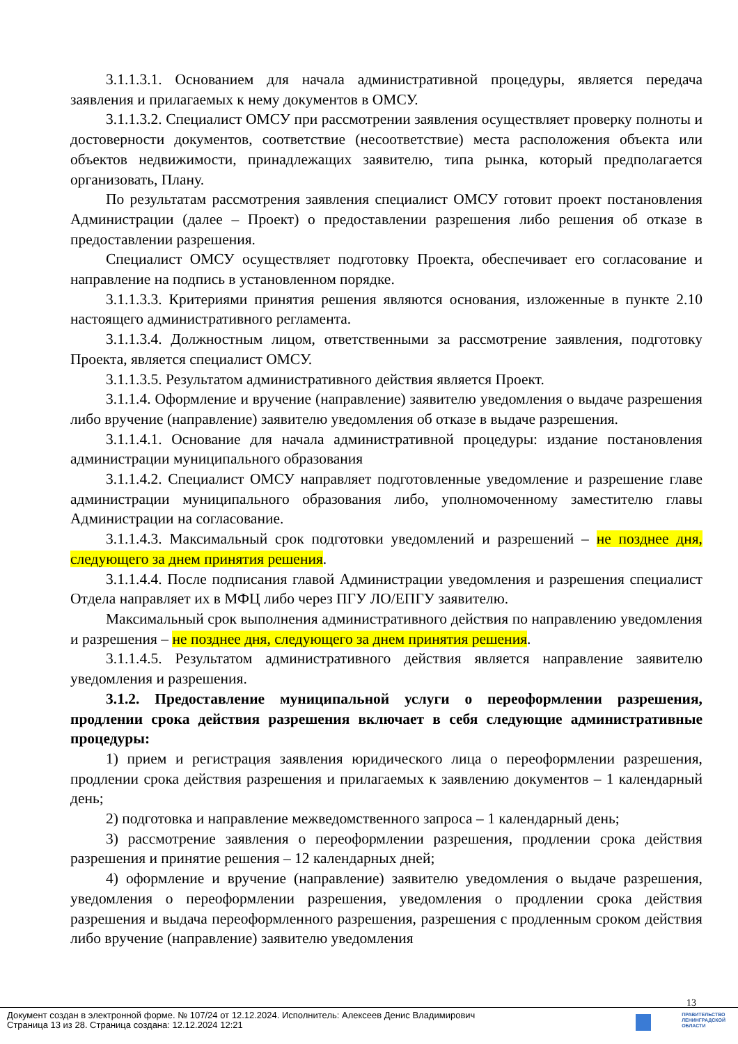3.1.1.3.1. Основанием для начала административной процедуры, является передача заявления и прилагаемых к нему документов в ОМСУ.
3.1.1.3.2. Специалист ОМСУ при рассмотрении заявления осуществляет проверку полноты и достоверности документов, соответствие (несоответствие) места расположения объекта или объектов недвижимости, принадлежащих заявителю, типа рынка, который предполагается организовать, Плану.
По результатам рассмотрения заявления специалист ОМСУ готовит проект постановления Администрации (далее – Проект) о предоставлении разрешения либо решения об отказе в предоставлении разрешения.
Специалист ОМСУ осуществляет подготовку Проекта, обеспечивает его согласование и направление на подпись в установленном порядке.
3.1.1.3.3. Критериями принятия решения являются основания, изложенные в пункте 2.10 настоящего административного регламента.
3.1.1.3.4. Должностным лицом, ответственными за рассмотрение заявления, подготовку Проекта, является специалист ОМСУ.
3.1.1.3.5. Результатом административного действия является Проект.
3.1.1.4. Оформление и вручение (направление) заявителю уведомления о выдаче разрешения либо вручение (направление) заявителю уведомления об отказе в выдаче разрешения.
3.1.1.4.1. Основание для начала административной процедуры: издание постановления администрации муниципального образования
3.1.1.4.2. Специалист ОМСУ направляет подготовленные уведомление и разрешение главе администрации муниципального образования либо, уполномоченному заместителю главы Администрации на согласование.
3.1.1.4.3. Максимальный срок подготовки уведомлений и разрешений – не позднее дня, следующего за днем принятия решения.
3.1.1.4.4. После подписания главой Администрации уведомления и разрешения специалист Отдела направляет их в МФЦ либо через ПГУ ЛО/ЕПГУ заявителю.
Максимальный срок выполнения административного действия по направлению уведомления и разрешения – не позднее дня, следующего за днем принятия решения.
3.1.1.4.5. Результатом административного действия является направление заявителю уведомления и разрешения.
3.1.2. Предоставление муниципальной услуги о переоформлении разрешения, продлении срока действия разрешения включает в себя следующие административные процедуры:
1) прием и регистрация заявления юридического лица о переоформлении разрешения, продлении срока действия разрешения и прилагаемых к заявлению документов – 1 календарный день;
2) подготовка и направление межведомственного запроса – 1 календарный день;
3) рассмотрение заявления о переоформлении разрешения, продлении срока действия разрешения и принятие решения – 12 календарных дней;
4) оформление и вручение (направление) заявителю уведомления о выдаче разрешения, уведомления о переоформлении разрешения, уведомления о продлении срока действия разрешения и выдача переоформленного разрешения, разрешения с продленным сроком действия либо вручение (направление) заявителю уведомления
13
Документ создан в электронной форме. № 107/24 от 12.12.2024. Исполнитель: Алексеев Денис Владимирович
Страница 13 из 28. Страница создана: 12.12.2024 12:21
ПРАВИТЕЛЬСТВО
ЛЕНИНГРАДСКОЙ
ОБЛАСТИ